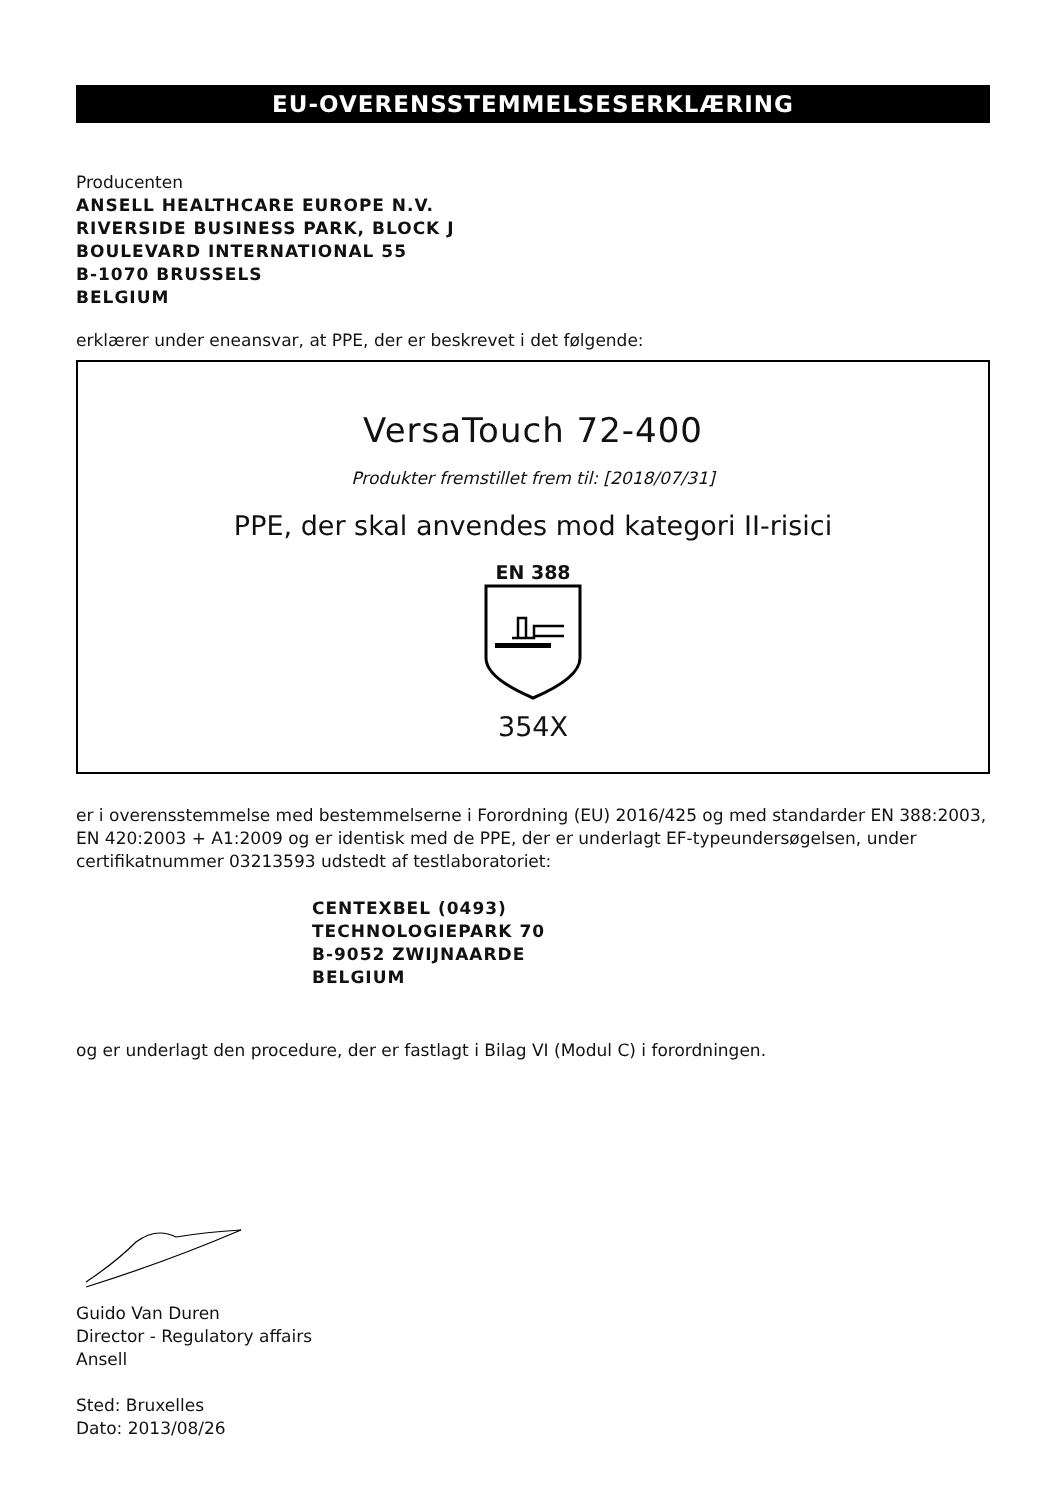EU-OVERENSSTEMMELSESERKLÆRING
Producenten
ANSELL HEALTHCARE EUROPE N.V.
RIVERSIDE BUSINESS PARK, BLOCK J
BOULEVARD INTERNATIONAL 55
B-1070 BRUSSELS
BELGIUM
erklærer under eneansvar, at PPE, der er beskrevet i det følgende:
VersaTouch 72-400
Produkter fremstillet frem til: [2018/07/31]
PPE, der skal anvendes mod kategori II-risici
EN 388
354X
er i overensstemmelse med bestemmelserne i Forordning (EU) 2016/425 og med standarder EN 388:2003, EN 420:2003 + A1:2009 og er identisk med de PPE, der er underlagt EF-typeundersøgelsen, under certifikatnummer 03213593 udstedt af testlaboratoriet:
CENTEXBEL (0493)
TECHNOLOGIEPARK 70
B-9052 ZWIJNAARDE
BELGIUM
og er underlagt den procedure, der er fastlagt i Bilag VI (Modul C) i forordningen.
Guido Van Duren
Director - Regulatory affairs
Ansell
Sted: Bruxelles
Dato: 2013/08/26